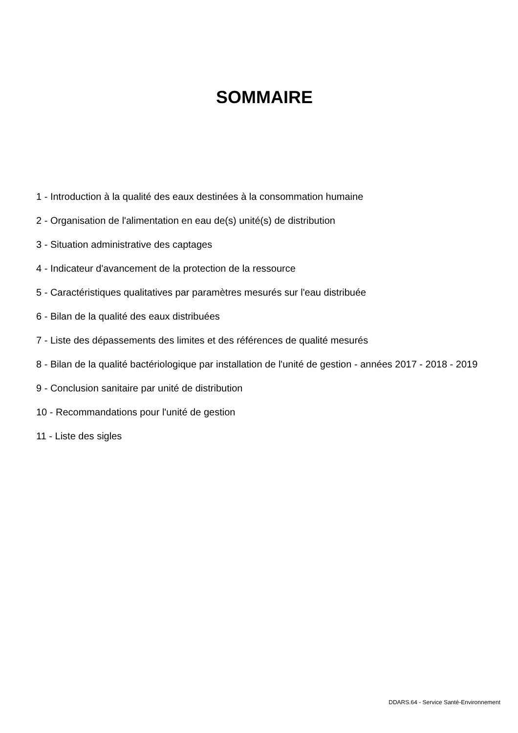SOMMAIRE
1 - Introduction à la qualité des eaux destinées à la consommation humaine
2 - Organisation de l'alimentation en eau de(s) unité(s) de distribution
3 - Situation administrative des captages
4 - Indicateur d'avancement de la protection de la ressource
5 - Caractéristiques qualitatives par paramètres mesurés sur l'eau distribuée
6 - Bilan de la qualité des eaux distribuées
7 - Liste des dépassements des limites et des références de qualité mesurés
8 - Bilan de la qualité bactériologique par installation de l'unité de gestion - années 2017 - 2018 - 2019
9 - Conclusion sanitaire par unité de distribution
10 - Recommandations pour l'unité de gestion
11 - Liste des sigles
DDARS.64 - Service Santé-Environnement